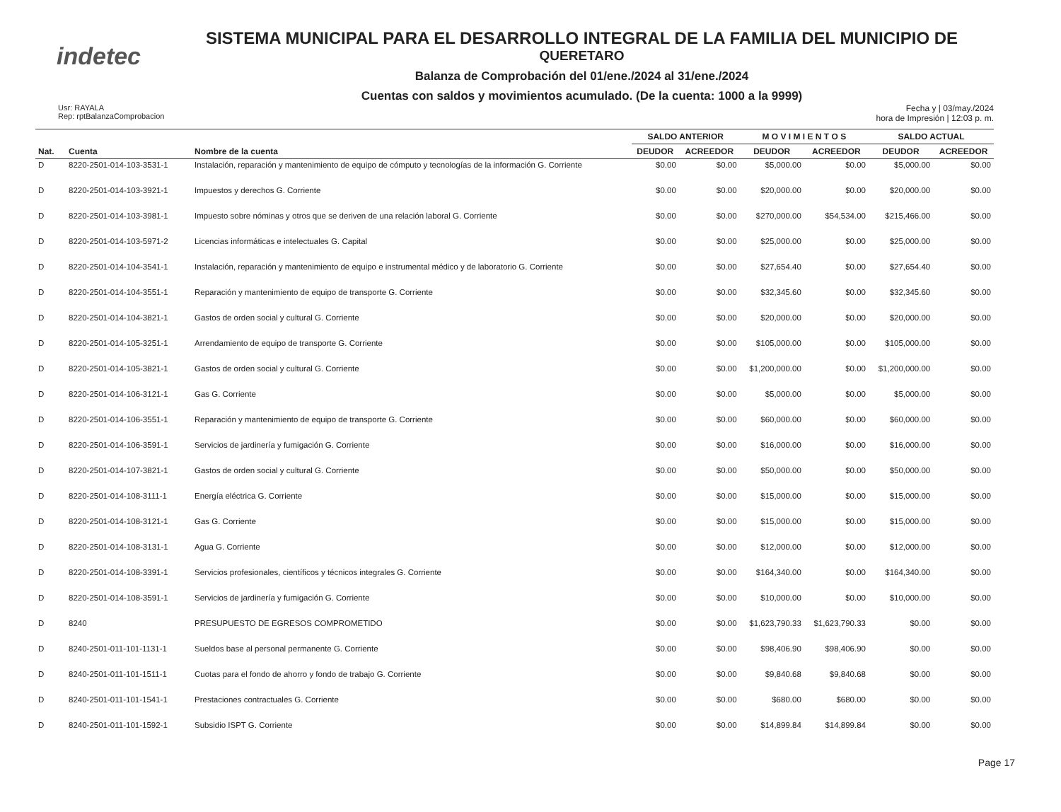indetec
SISTEMA MUNICIPAL PARA EL DESARROLLO INTEGRAL DE LA FAMILIA DEL MUNICIPIO DE
QUERETARO
Balanza de Comprobación del 01/ene./2024 al 31/ene./2024
Cuentas con saldos y movimientos acumulado. (De la cuenta: 1000 a la 9999)
Usr: RAYALA
Rep: rptBalanzaComprobacion
Fecha y | 03/may./2024
hora de Impresión | 12:03 p. m.
| | | | SALDO ANTERIOR | | M O V I M I E N T O S | | SALDO ACTUAL | |
| --- | --- | --- | --- | --- | --- | --- | --- | --- |
| Nat. | Cuenta | Nombre de la cuenta | DEUDOR | ACREEDOR | DEUDOR | ACREEDOR | DEUDOR | ACREEDOR |
| D | 8220-2501-014-103-3531-1 | Instalación, reparación y mantenimiento de equipo de cómputo y tecnologías de la información G. Corriente | $0.00 | $0.00 | $5,000.00 | $0.00 | $5,000.00 | $0.00 |
| D | 8220-2501-014-103-3921-1 | Impuestos y derechos G. Corriente | $0.00 | $0.00 | $20,000.00 | $0.00 | $20,000.00 | $0.00 |
| D | 8220-2501-014-103-3981-1 | Impuesto sobre nóminas y otros que se deriven de una relación laboral G. Corriente | $0.00 | $0.00 | $270,000.00 | $54,534.00 | $215,466.00 | $0.00 |
| D | 8220-2501-014-103-5971-2 | Licencias informáticas e intelectuales G. Capital | $0.00 | $0.00 | $25,000.00 | $0.00 | $25,000.00 | $0.00 |
| D | 8220-2501-014-104-3541-1 | Instalación, reparación y mantenimiento de equipo e instrumental médico y de laboratorio G. Corriente | $0.00 | $0.00 | $27,654.40 | $0.00 | $27,654.40 | $0.00 |
| D | 8220-2501-014-104-3551-1 | Reparación y mantenimiento de equipo de transporte G. Corriente | $0.00 | $0.00 | $32,345.60 | $0.00 | $32,345.60 | $0.00 |
| D | 8220-2501-014-104-3821-1 | Gastos de orden social y cultural G. Corriente | $0.00 | $0.00 | $20,000.00 | $0.00 | $20,000.00 | $0.00 |
| D | 8220-2501-014-105-3251-1 | Arrendamiento de equipo de transporte G. Corriente | $0.00 | $0.00 | $105,000.00 | $0.00 | $105,000.00 | $0.00 |
| D | 8220-2501-014-105-3821-1 | Gastos de orden social y cultural G. Corriente | $0.00 | $0.00 | $1,200,000.00 | $0.00 | $1,200,000.00 | $0.00 |
| D | 8220-2501-014-106-3121-1 | Gas G. Corriente | $0.00 | $0.00 | $5,000.00 | $0.00 | $5,000.00 | $0.00 |
| D | 8220-2501-014-106-3551-1 | Reparación y mantenimiento de equipo de transporte G. Corriente | $0.00 | $0.00 | $60,000.00 | $0.00 | $60,000.00 | $0.00 |
| D | 8220-2501-014-106-3591-1 | Servicios de jardinería y fumigación G. Corriente | $0.00 | $0.00 | $16,000.00 | $0.00 | $16,000.00 | $0.00 |
| D | 8220-2501-014-107-3821-1 | Gastos de orden social y cultural G. Corriente | $0.00 | $0.00 | $50,000.00 | $0.00 | $50,000.00 | $0.00 |
| D | 8220-2501-014-108-3111-1 | Energía eléctrica G. Corriente | $0.00 | $0.00 | $15,000.00 | $0.00 | $15,000.00 | $0.00 |
| D | 8220-2501-014-108-3121-1 | Gas G. Corriente | $0.00 | $0.00 | $15,000.00 | $0.00 | $15,000.00 | $0.00 |
| D | 8220-2501-014-108-3131-1 | Agua G. Corriente | $0.00 | $0.00 | $12,000.00 | $0.00 | $12,000.00 | $0.00 |
| D | 8220-2501-014-108-3391-1 | Servicios profesionales, científicos y técnicos integrales G. Corriente | $0.00 | $0.00 | $164,340.00 | $0.00 | $164,340.00 | $0.00 |
| D | 8220-2501-014-108-3591-1 | Servicios de jardinería y fumigación G. Corriente | $0.00 | $0.00 | $10,000.00 | $0.00 | $10,000.00 | $0.00 |
| D | 8240 | PRESUPUESTO DE EGRESOS COMPROMETIDO | $0.00 | $0.00 | $1,623,790.33 | $1,623,790.33 | $0.00 | $0.00 |
| D | 8240-2501-011-101-1131-1 | Sueldos base al personal permanente G. Corriente | $0.00 | $0.00 | $98,406.90 | $98,406.90 | $0.00 | $0.00 |
| D | 8240-2501-011-101-1511-1 | Cuotas para el fondo de ahorro y fondo de trabajo G. Corriente | $0.00 | $0.00 | $9,840.68 | $9,840.68 | $0.00 | $0.00 |
| D | 8240-2501-011-101-1541-1 | Prestaciones contractuales G. Corriente | $0.00 | $0.00 | $680.00 | $680.00 | $0.00 | $0.00 |
| D | 8240-2501-011-101-1592-1 | Subsidio ISPT G. Corriente | $0.00 | $0.00 | $14,899.84 | $14,899.84 | $0.00 | $0.00 |
Page 17